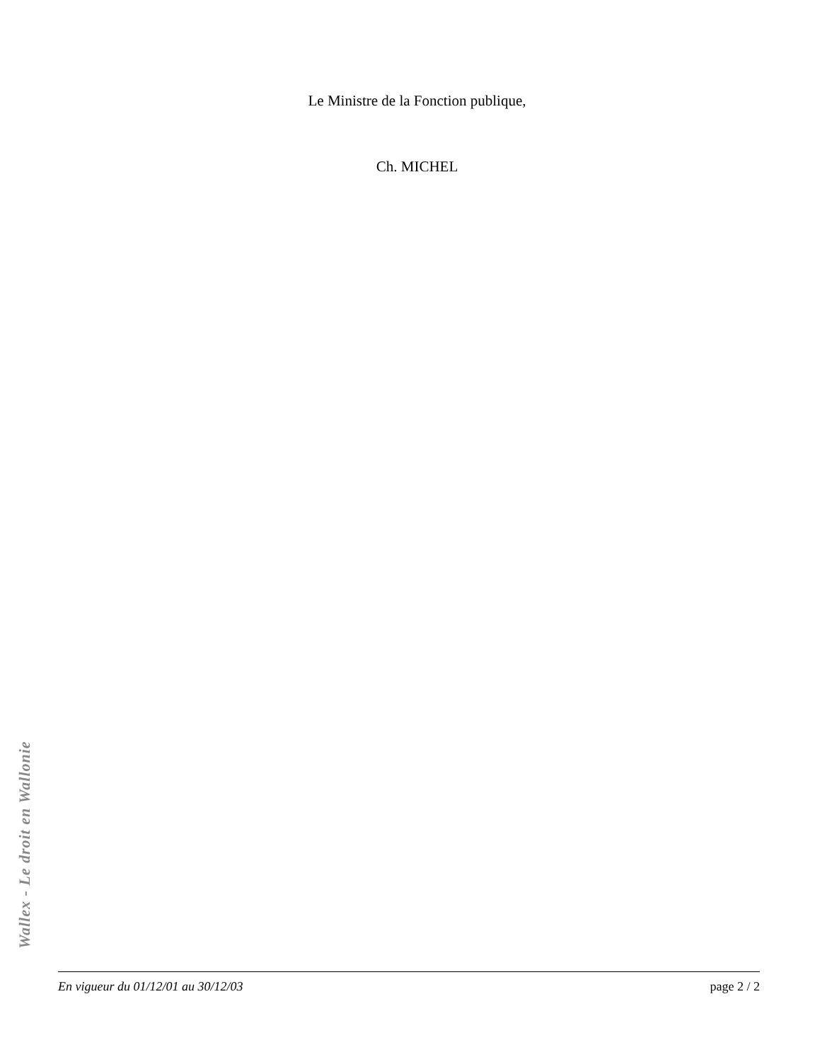Le Ministre de la Fonction publique,
Ch. MICHEL
Wallex - Le droit en Wallonie
En vigueur du 01/12/01 au 30/12/03 page 2 / 2